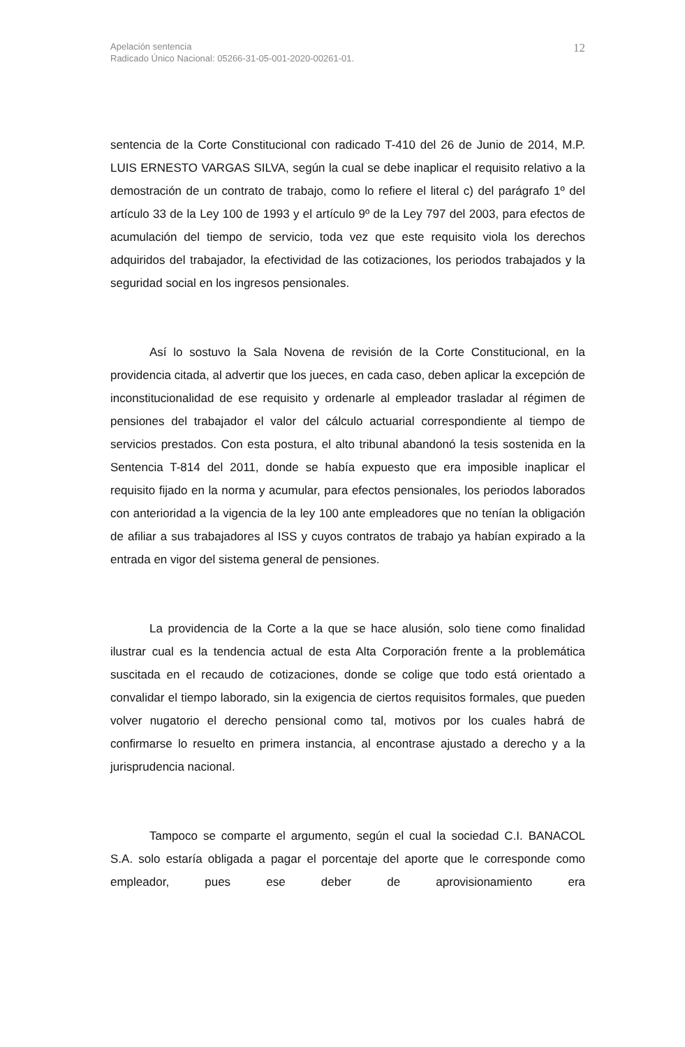Apelación sentencia
Radicado Único Nacional: 05266-31-05-001-2020-00261-01.
12
sentencia de la Corte Constitucional con radicado T-410 del 26 de Junio de 2014, M.P. LUIS ERNESTO VARGAS SILVA, según la cual se debe inaplicar el requisito relativo a la demostración de un contrato de trabajo, como lo refiere el literal c) del parágrafo 1º del artículo 33 de la Ley 100 de 1993 y el artículo 9º de la Ley 797 del 2003, para efectos de acumulación del tiempo de servicio, toda vez que este requisito viola los derechos adquiridos del trabajador, la efectividad de las cotizaciones, los periodos trabajados y la seguridad social en los ingresos pensionales.
Así lo sostuvo la Sala Novena de revisión de la Corte Constitucional, en la providencia citada, al advertir que los jueces, en cada caso, deben aplicar la excepción de inconstitucionalidad de ese requisito y ordenarle al empleador trasladar al régimen de pensiones del trabajador el valor del cálculo actuarial correspondiente al tiempo de servicios prestados. Con esta postura, el alto tribunal abandonó la tesis sostenida en la Sentencia T-814 del 2011, donde se había expuesto que era imposible inaplicar el requisito fijado en la norma y acumular, para efectos pensionales, los periodos laborados con anterioridad a la vigencia de la ley 100 ante empleadores que no tenían la obligación de afiliar a sus trabajadores al ISS y cuyos contratos de trabajo ya habían expirado a la entrada en vigor del sistema general de pensiones.
La providencia de la Corte a la que se hace alusión, solo tiene como finalidad ilustrar cual es la tendencia actual de esta Alta Corporación frente a la problemática suscitada en el recaudo de cotizaciones, donde se colige que todo está orientado a convalidar el tiempo laborado, sin la exigencia de ciertos requisitos formales, que pueden volver nugatorio el derecho pensional como tal, motivos por los cuales habrá de confirmarse lo resuelto en primera instancia, al encontrase ajustado a derecho y a la jurisprudencia nacional.
Tampoco se comparte el argumento, según el cual la sociedad C.I. BANACOL S.A. solo estaría obligada a pagar el porcentaje del aporte que le corresponde como empleador, pues ese deber de aprovisionamiento era